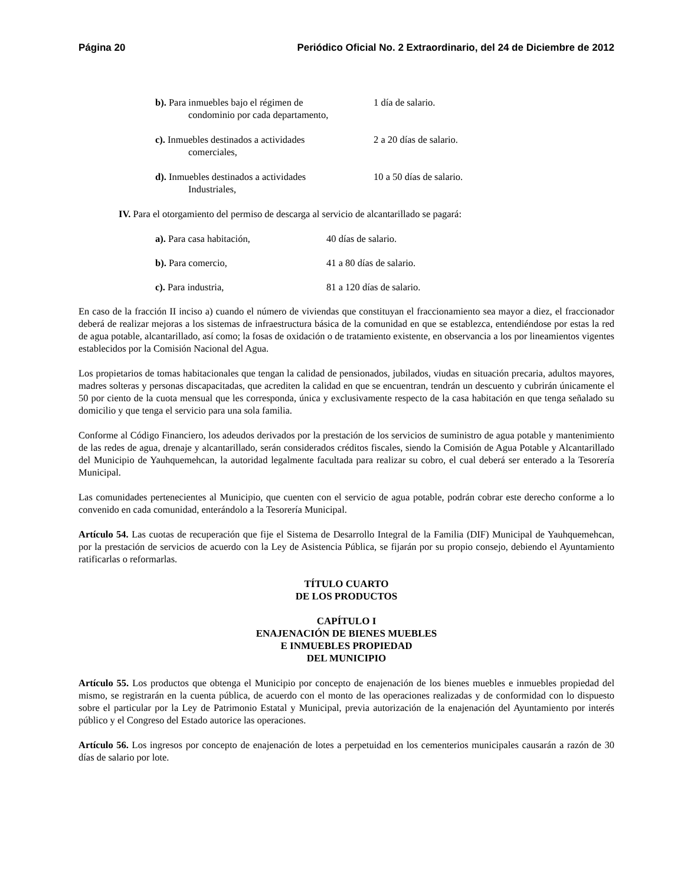Página 20 Periódico Oficial No. 2 Extraordinario, del 24 de Diciembre de 2012
b). Para inmuebles bajo el régimen de
condominio por cada departamento,
1 día de salario.
c). Inmuebles destinados a actividades
comerciales,
2 a 20 días de salario.
d). Inmuebles destinados a actividades
Industriales,
10 a 50 días de salario.
IV. Para el otorgamiento del permiso de descarga al servicio de alcantarillado se pagará:
a). Para casa habitación, 40 días de salario.
b). Para comercio, 41 a 80 días de salario.
c). Para industria, 81 a 120 días de salario.
En caso de la fracción II inciso a) cuando el número de viviendas que constituyan el fraccionamiento sea mayor a diez, el fraccionador deberá de realizar mejoras a los sistemas de infraestructura básica de la comunidad en que se establezca, entendiéndose por estas la red de agua potable, alcantarillado, así como; la fosas de oxidación o de tratamiento existente, en observancia a los por lineamientos vigentes establecidos por la Comisión Nacional del Agua.
Los propietarios de tomas habitacionales que tengan la calidad de pensionados, jubilados, viudas en situación precaria, adultos mayores, madres solteras y personas discapacitadas, que acrediten la calidad en que se encuentran, tendrán un descuento y cubrirán únicamente el 50 por ciento de la cuota mensual que les corresponda, única y exclusivamente respecto de la casa habitación en que tenga señalado su domicilio y que tenga el servicio para una sola familia.
Conforme al Código Financiero, los adeudos derivados por la prestación de los servicios de suministro de agua potable y mantenimiento de las redes de agua, drenaje y alcantarillado, serán considerados créditos fiscales, siendo la Comisión de Agua Potable y Alcantarillado del Municipio de Yauhquemehcan, la autoridad legalmente facultada para realizar su cobro, el cual deberá ser enterado a la Tesorería Municipal.
Las comunidades pertenecientes al Municipio, que cuenten con el servicio de agua potable, podrán cobrar este derecho conforme a lo convenido en cada comunidad, enterándolo a la Tesorería Municipal.
Artículo 54. Las cuotas de recuperación que fije el Sistema de Desarrollo Integral de la Familia (DIF) Municipal de Yauhquemehcan, por la prestación de servicios de acuerdo con la Ley de Asistencia Pública, se fijarán por su propio consejo, debiendo el Ayuntamiento ratificarlas o reformarlas.
TÍTULO CUARTO
DE LOS PRODUCTOS
CAPÍTULO I
ENAJENACIÓN DE BIENES MUEBLES
E INMUEBLES PROPIEDAD
DEL MUNICIPIO
Artículo 55. Los productos que obtenga el Municipio por concepto de enajenación de los bienes muebles e inmuebles propiedad del mismo, se registrarán en la cuenta pública, de acuerdo con el monto de las operaciones realizadas y de conformidad con lo dispuesto sobre el particular por la Ley de Patrimonio Estatal y Municipal, previa autorización de la enajenación del Ayuntamiento por interés público y el Congreso del Estado autorice las operaciones.
Artículo 56. Los ingresos por concepto de enajenación de lotes a perpetuidad en los cementerios municipales causarán a razón de 30 días de salario por lote.